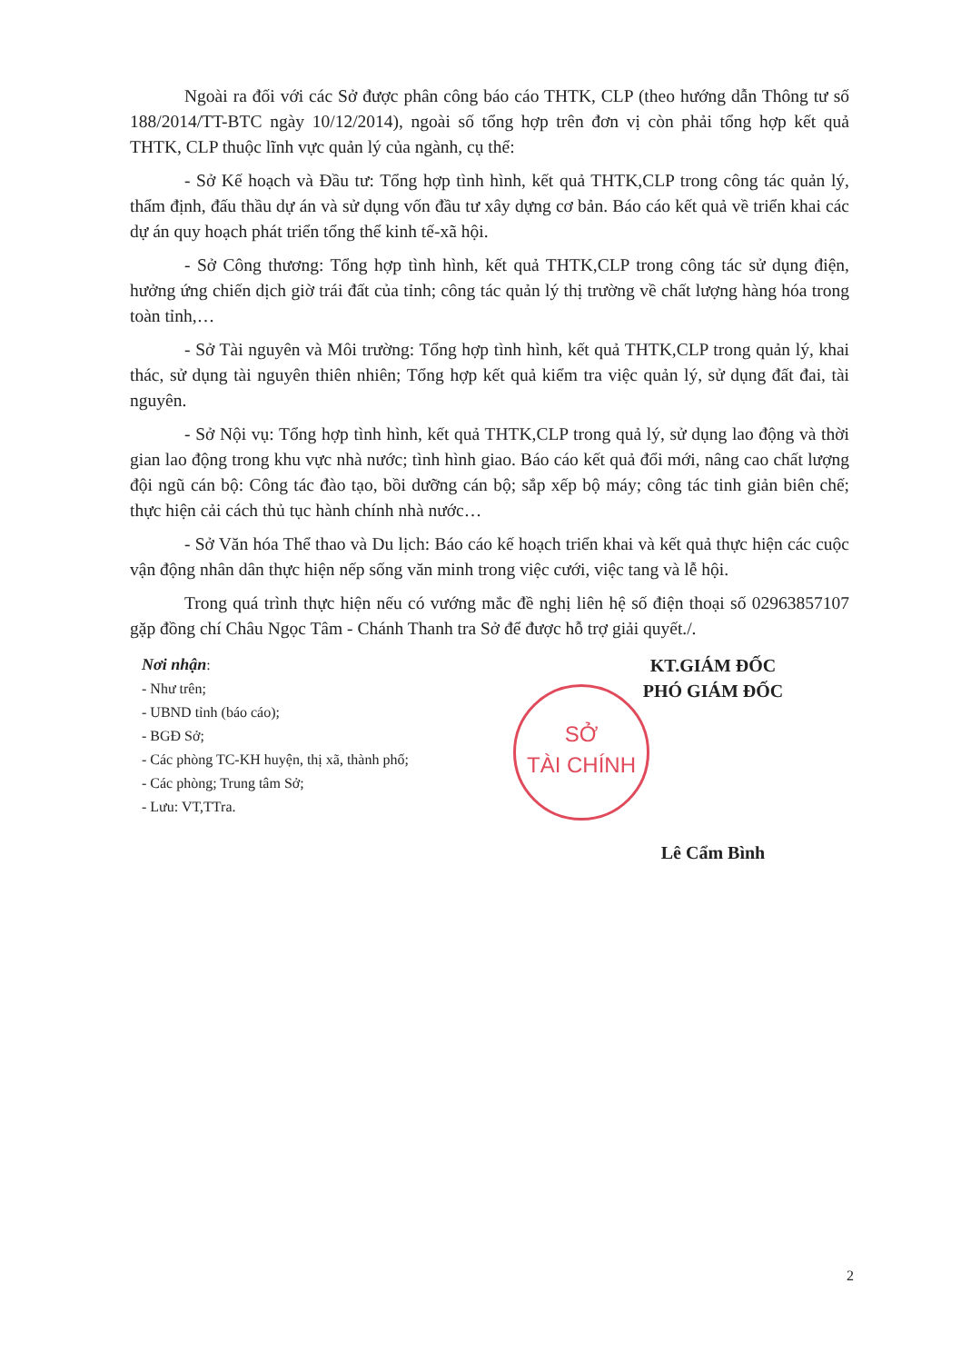Ngoài ra đối với các Sở được phân công báo cáo THTK, CLP (theo hướng dẫn Thông tư số 188/2014/TT-BTC ngày 10/12/2014), ngoài số tổng hợp trên đơn vị còn phải tổng hợp kết quả THTK, CLP thuộc lĩnh vực quản lý của ngành, cụ thể:
- Sở Kế hoạch và Đầu tư: Tổng hợp tình hình, kết quả THTK,CLP trong công tác quản lý, thẩm định, đấu thầu dự án và sử dụng vốn đầu tư xây dựng cơ bản. Báo cáo kết quả về triển khai các dự án quy hoạch phát triển tổng thể kinh tế-xã hội.
- Sở Công thương: Tổng hợp tình hình, kết quả THTK,CLP trong công tác sử dụng điện, hưởng ứng chiến dịch giờ trái đất của tỉnh; công tác quản lý thị trường về chất lượng hàng hóa trong toàn tỉnh,…
- Sở Tài nguyên và Môi trường: Tổng hợp tình hình, kết quả THTK,CLP trong quản lý, khai thác, sử dụng tài nguyên thiên nhiên; Tổng hợp kết quả kiểm tra việc quản lý, sử dụng đất đai, tài nguyên.
- Sở Nội vụ: Tổng hợp tình hình, kết quả THTK,CLP trong quả lý, sử dụng lao động và thời gian lao động trong khu vực nhà nước; tình hình giao. Báo cáo kết quả đổi mới, nâng cao chất lượng đội ngũ cán bộ: Công tác đào tạo, bồi dưỡng cán bộ; sắp xếp bộ máy; công tác tinh giản biên chế; thực hiện cải cách thủ tục hành chính nhà nước…
- Sở Văn hóa Thể thao và Du lịch: Báo cáo kế hoạch triển khai và kết quả thực hiện các cuộc vận động nhân dân thực hiện nếp sống văn minh trong việc cưới, việc tang và lễ hội.
Trong quá trình thực hiện nếu có vướng mắc đề nghị liên hệ số điện thoại số 02963857107 gặp đồng chí Châu Ngọc Tâm - Chánh Thanh tra Sở để được hỗ trợ giải quyết./.
Nơi nhận:
- Như trên;
- UBND tỉnh (báo cáo);
- BGĐ Sở;
- Các phòng TC-KH huyện, thị xã, thành phố;
- Các phòng; Trung tâm Sở;
- Lưu: VT,TTra.
KT.GIÁM ĐỐC
PHÓ GIÁM ĐỐC
SỞ
TÀI CHÍNH
Lê Cẩm Bình
2